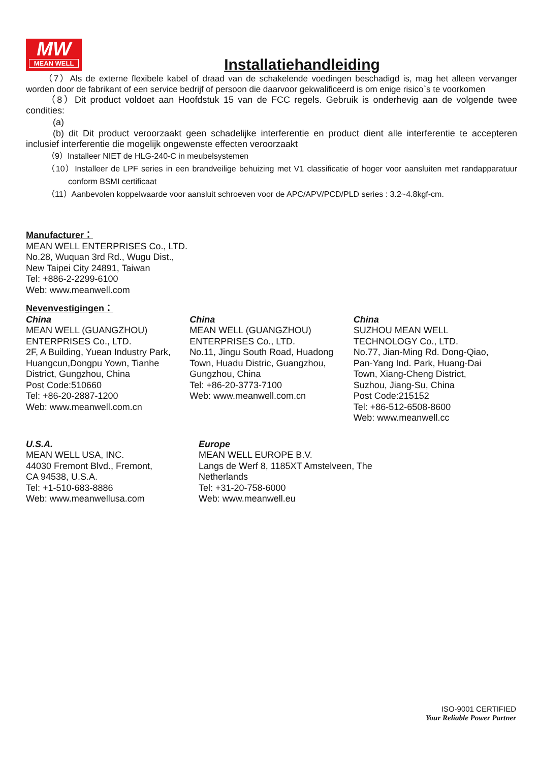MW
MEAN WELL
Installatiehandleiding
（7）Als de externe flexibele kabel of draad van de schakelende voedingen beschadigd is, mag het alleen vervanger worden door de fabrikant of een service bedrijf of persoon die daarvoor gekwalificeerd is om enige risico`s te voorkomen
（8）Dit product voldoet aan Hoofdstuk 15 van de FCC regels. Gebruik is onderhevig aan de volgende twee condities:
(a)
(b) dit Dit product veroorzaakt geen schadelijke interferentie en product dient alle interferentie te accepteren inclusief interferentie die mogelijk ongewenste effecten veroorzaakt
（9）Installeer NIET de HLG-240-C in meubelsystemen
（10）Installeer de LPF series in een brandveilige behuizing met V1 classificatie of hoger voor aansluiten met randapparatuur conform BSMI certificaat
（11）Aanbevolen koppelwaarde voor aansluit schroeven voor de APC/APV/PCD/PLD series : 3.2~4.8kgf-cm.
Manufacturer：
MEAN WELL ENTERPRISES Co., LTD.
No.28, Wuquan 3rd Rd., Wugu Dist.,
New Taipei City 24891, Taiwan
Tel: +886-2-2299-6100
Web: www.meanwell.com
Nevenvestigingen：
China
MEAN WELL (GUANGZHOU)
ENTERPRISES Co., LTD.
2F, A Building, Yuean Industry Park,
Huangcun,Dongpu Yown, Tianhe
District, Gungzhou, China
Post Code:510660
Tel: +86-20-2887-1200
Web: www.meanwell.com.cn
China
MEAN WELL (GUANGZHOU)
ENTERPRISES Co., LTD.
No.11, Jingu South Road, Huadong
Town, Huadu Distric, Guangzhou,
Gungzhou, China
Tel: +86-20-3773-7100
Web: www.meanwell.com.cn
China
SUZHOU MEAN WELL
TECHNOLOGY Co., LTD.
No.77, Jian-Ming Rd. Dong-Qiao,
Pan-Yang Ind. Park, Huang-Dai
Town, Xiang-Cheng District,
Suzhou, Jiang-Su, China
Post Code:215152
Tel: +86-512-6508-8600
Web: www.meanwell.cc
U.S.A.
MEAN WELL USA, INC.
44030 Fremont Blvd., Fremont,
CA 94538, U.S.A.
Tel: +1-510-683-8886
Web: www.meanwellusa.com
Europe
MEAN WELL EUROPE B.V.
Langs de Werf 8, 1185XT Amstelveen, The
Netherlands
Tel: +31-20-758-6000
Web: www.meanwell.eu
ISO-9001 CERTIFIED
Your Reliable Power Partner